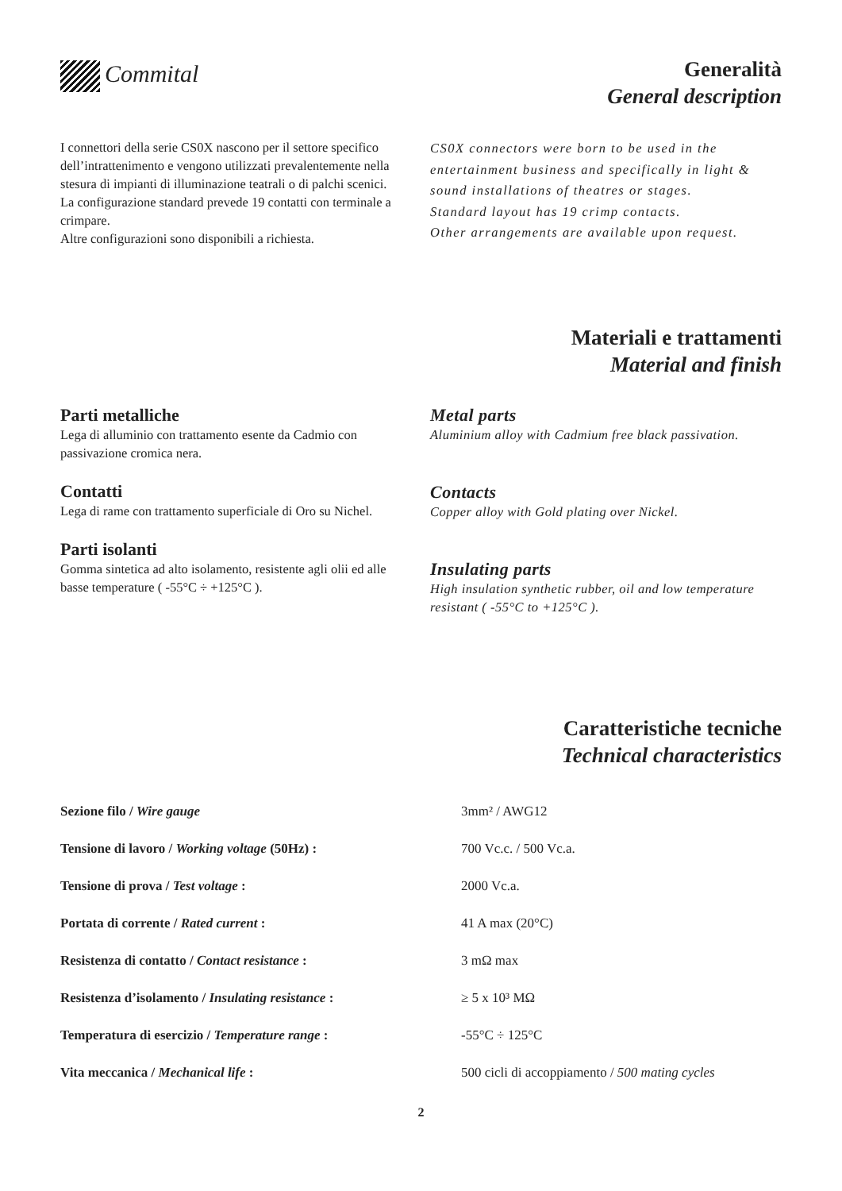Commital
Generalità
General description
I connettori della serie CS0X nascono per il settore specifico dell’intrattenimento e vengono utilizzati prevalentemente nella stesura di impianti di illuminazione teatrali o di palchi scenici.
La configurazione standard prevede 19 contatti con terminale a crimpare.
Altre configurazioni sono disponibili a richiesta.
CS0X connectors were born to be used in the entertainment business and specifically in light & sound installations of theatres or stages.
Standard layout has 19 crimp contacts.
Other arrangements are available upon request.
Materiali e trattamenti
Material and finish
Parti metalliche
Lega di alluminio con trattamento esente da Cadmio con passivazione cromica nera.
Contatti
Lega di rame con trattamento superficiale di Oro su Nichel.
Parti isolanti
Gomma sintetica ad alto isolamento, resistente agli olii ed alle basse temperature ( -55°C ÷ +125°C ).
Metal parts
Aluminium alloy with Cadmium free black passivation.
Contacts
Copper alloy with Gold plating over Nickel.
Insulating parts
High insulation synthetic rubber, oil and low temperature resistant ( -55°C to +125°C ).
Caratteristiche tecniche
Technical characteristics
| Sezione filo / Wire gauge | 3mm² / AWG12 |
| Tensione di lavoro / Working voltage (50Hz) : | 700 Vc.c. / 500 Vc.a. |
| Tensione di prova / Test voltage : | 2000 Vc.a. |
| Portata di corrente / Rated current : | 41 A max (20°C) |
| Resistenza di contatto / Contact resistance : | 3 mΩ max |
| Resistenza d’isolamento / Insulating resistance : | ≥ 5 x 10³ MΩ |
| Temperatura di esercizio / Temperature range : | -55°C ÷ 125°C |
| Vita meccanica / Mechanical life : | 500 cicli di accoppiamento / 500 mating cycles |
2